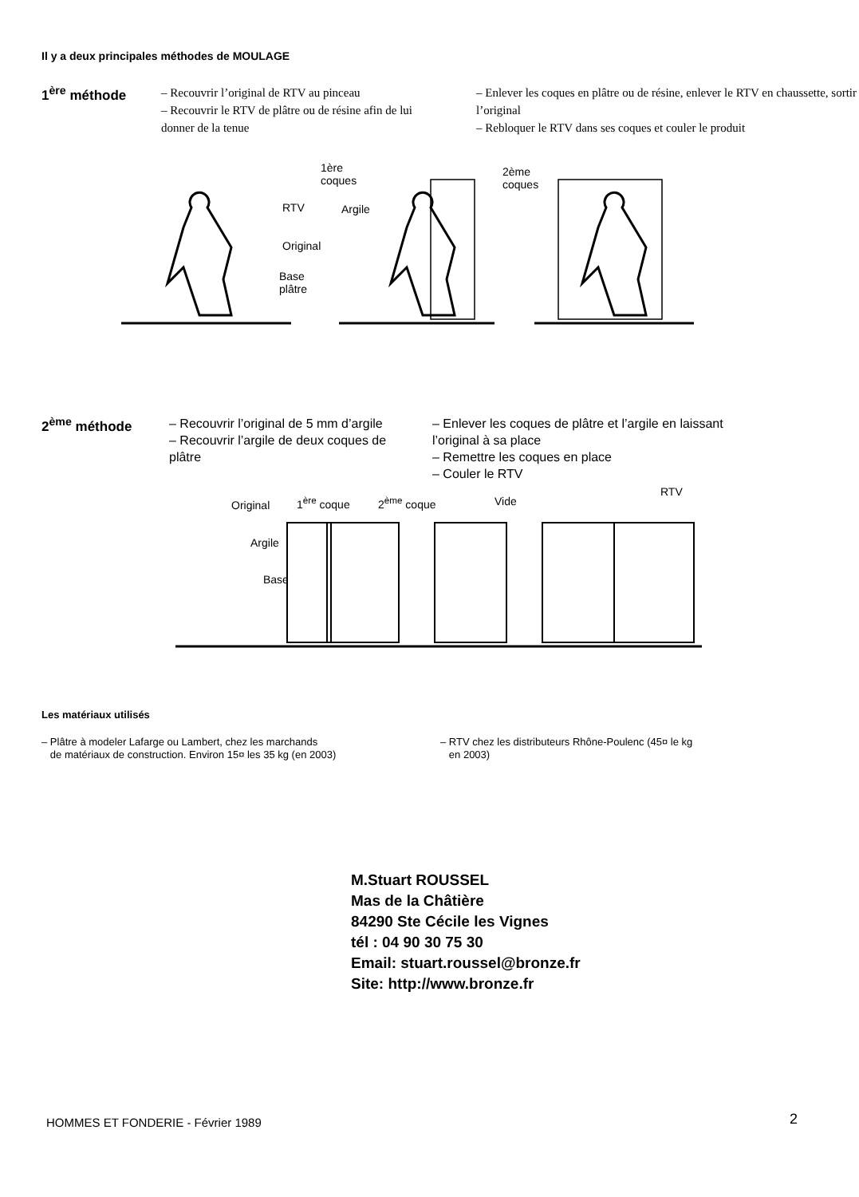Il y a deux principales méthodes de MOULAGE
1<sup>ère</sup> méthode
– Recouvrir l’original de RTV au pinceau
– Recouvrir le RTV de plâtre ou de résine afin de lui donner de la tenue
– Enlever les coques en plâtre ou de résine, enlever le RTV en chaussette, sortir l’original
– Rebloquer le RTV dans ses coques et couler le produit
RTV
Original
Base
plâtre
1ère
coques
Argile
2ème
coques
2<sup>ème</sup> méthode
– Recouvrir l’original de 5 mm d’argile
– Recouvrir l’argile de deux coques de plâtre
– Enlever les coques de plâtre et l’argile en laissant l’original à sa place
– Remettre les coques en place
– Couler le RTV
Original 1<sup>ère</sup> coque 2<sup>ème</sup> coque Vide
RTV
Argile
Base
Les matériaux utilisés
– Plâtre à modeler Lafarge ou Lambert, chez les marchands
de matériaux de construction. Environ 15¤ les 35 kg (en 2003)
– RTV chez les distributeurs Rhône-Poulenc (45¤ le kg
en 2003)
M.Stuart ROUSSEL
Mas de la Châtière
84290 Ste Cécile les Vignes
tél : 04 90 30 75 30
Email: stuart.roussel@bronze.fr
Site: http://www.bronze.fr
HOMMES ET FONDERIE - Février 1989
2